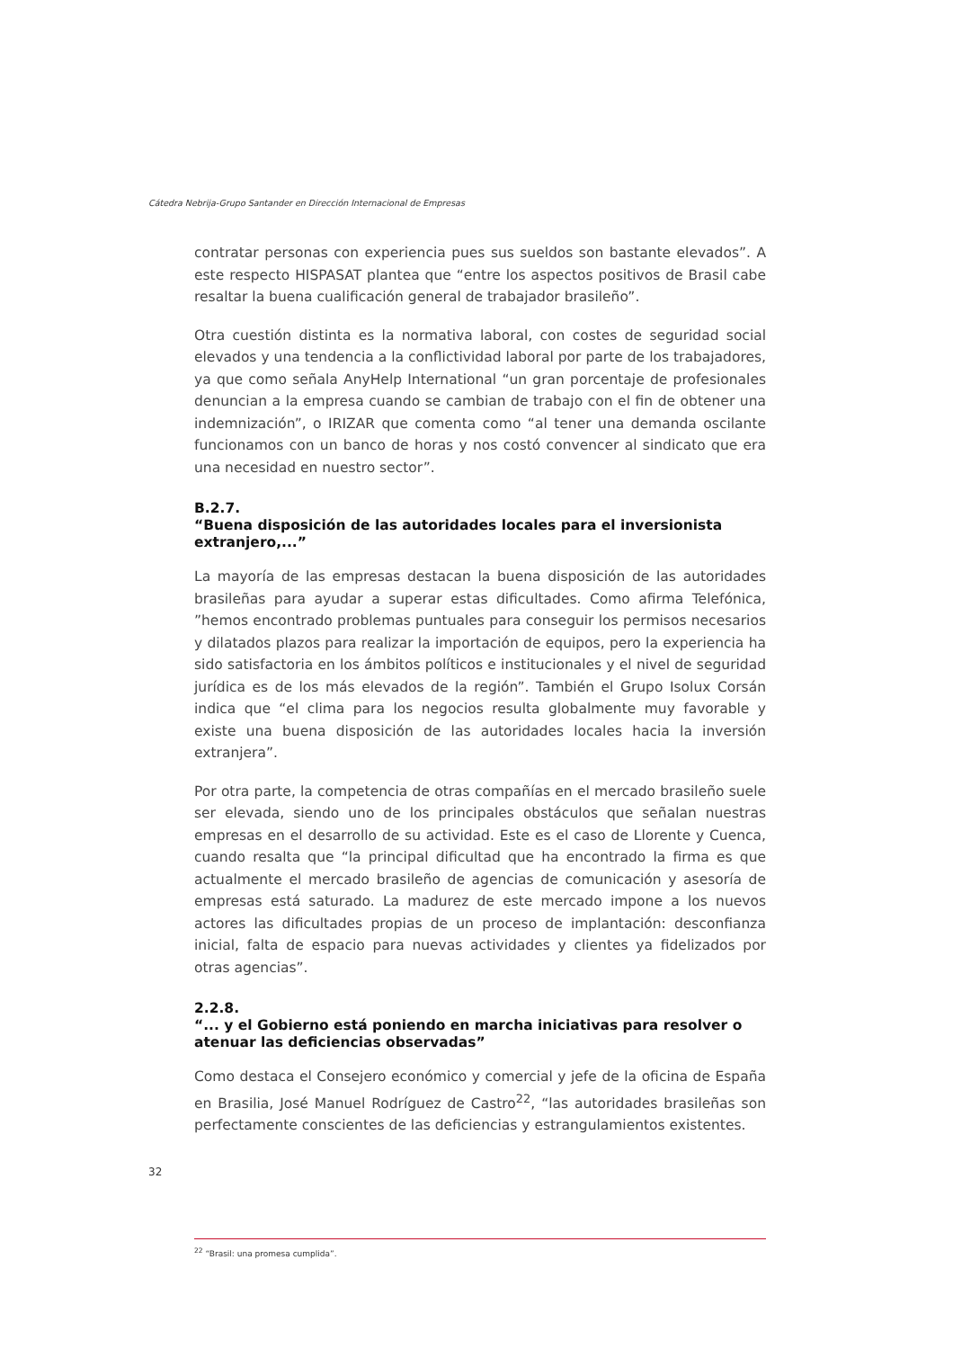Cátedra Nebrija-Grupo Santander en Dirección Internacional de Empresas
contratar personas con experiencia pues sus sueldos son bastante elevados”. A este respecto HISPASAT plantea que “entre los aspectos positivos de Brasil cabe resaltar la buena cualificación general de trabajador brasileño”.
Otra cuestión distinta es la normativa laboral, con costes de seguridad social elevados y una tendencia a la conflictividad laboral por parte de los trabajadores, ya que como señala AnyHelp International “un gran porcentaje de profesionales denuncian a la empresa cuando se cambian de trabajo con el fin de obtener una indemnización”, o IRIZAR que comenta como “al tener una demanda oscilante funcionamos con un banco de horas y nos costó convencer al sindicato que era una necesidad en nuestro sector”.
B.2.7.
“Buena disposición de las autoridades locales para el inversionista extranjero,...”
La mayoría de las empresas destacan la buena disposición de las autoridades brasileñas para ayudar a superar estas dificultades. Como afirma Telefónica, ”hemos encontrado problemas puntuales para conseguir los permisos necesarios y dilatados plazos para realizar la importación de equipos, pero la experiencia ha sido satisfactoria en los ámbitos políticos e institucionales y el nivel de seguridad jurídica es de los más elevados de la región”. También el Grupo Isolux Corsán indica que “el clima para los negocios resulta globalmente muy favorable y existe una buena disposición de las autoridades locales hacia la inversión extranjera”.
Por otra parte, la competencia de otras compañías en el mercado brasileño suele ser elevada, siendo uno de los principales obstáculos que señalan nuestras empresas en el desarrollo de su actividad. Este es el caso de Llorente y Cuenca, cuando resalta que “la principal dificultad que ha encontrado la firma es que actualmente el mercado brasileño de agencias de comunicación y asesoría de empresas está saturado. La madurez de este mercado impone a los nuevos actores las dificultades propias de un proceso de implantación: desconfianza inicial, falta de espacio para nuevas actividades y clientes ya fidelizados por otras agencias”.
2.2.8.
“... y el Gobierno está poniendo en marcha iniciativas para resolver o atenuar las deficiencias observadas”
Como destaca el Consejero económico y comercial y jefe de la oficina de España en Brasilia, José Manuel Rodríguez de Castro<sup>22</sup>, “las autoridades brasileñas son perfectamente conscientes de las deficiencias y estrangulamientos existentes.
32
<sup>22</sup> “Brasil: una promesa cumplida”.